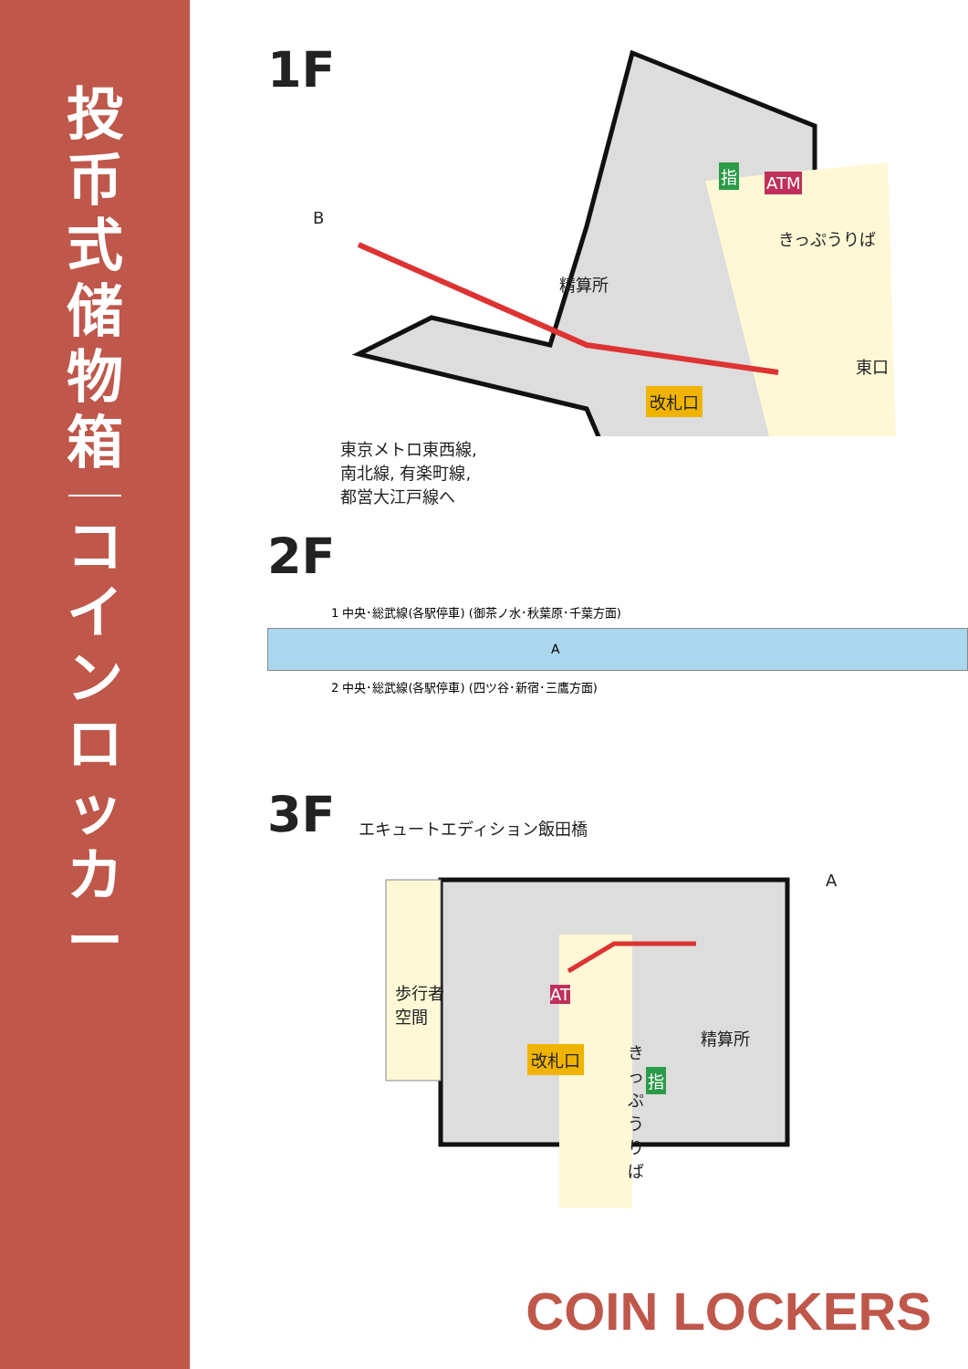投
币
式
储
物
箱
コ
イ
ン
ロ
ッ
カ
ー
1F
精算所
きっぷうりば
東口
改札口
東京メトロ東西線,
南北線, 有楽町線,
都営大江戸線へ
指 ATM
B
2F
1 中央･総武線(各駅停車) (御茶ノ水･秋葉原･千葉方面)
A
2 中央･総武線(各駅停車) (四ツ谷･新宿･三鷹方面)
3F
エキュートエディション飯田橋
歩行者
空間
精算所
改札口
きっぷうりば
A
AT
指
COIN LOCKERS